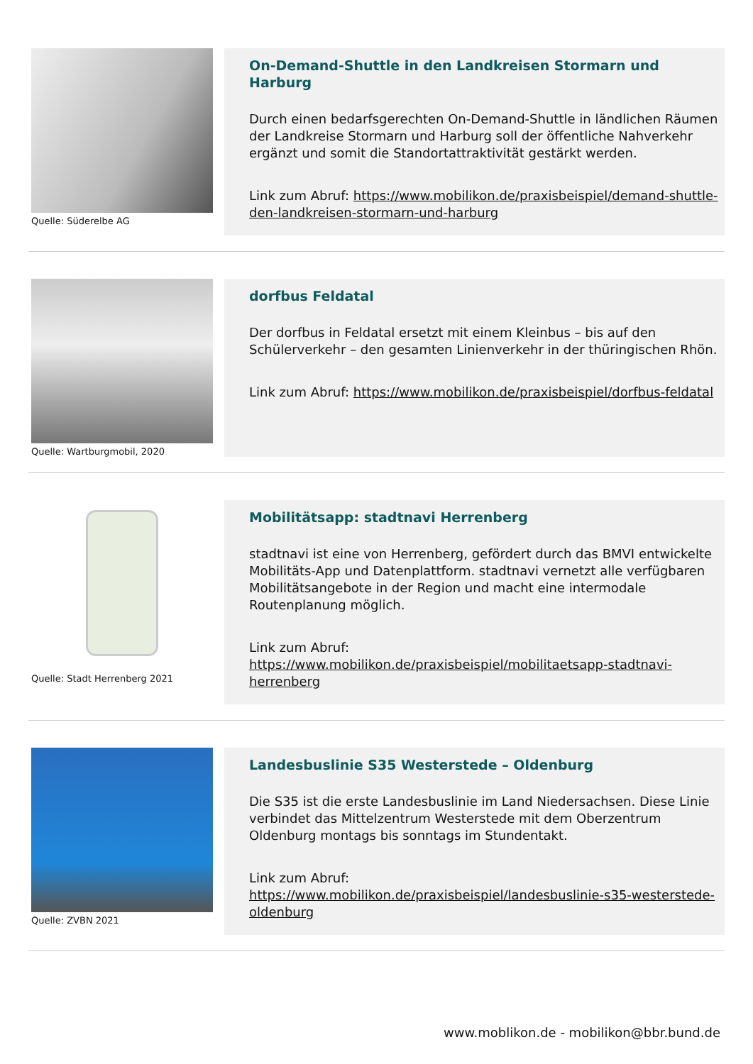Quelle: Süderelbe AG
On-Demand-Shuttle in den Landkreisen Stormarn und Harburg
Durch einen bedarfsgerechten On-Demand-Shuttle in ländlichen Räumen der Landkreise Stormarn und Harburg soll der öffentliche Nahverkehr ergänzt und somit die Standortattraktivität gestärkt werden.
Link zum Abruf: https://www.mobilikon.de/praxisbeispiel/demand-shuttle-den-landkreisen-stormarn-und-harburg
Quelle: Wartburgmobil, 2020
dorfbus Feldatal
Der dorfbus in Feldatal ersetzt mit einem Kleinbus – bis auf den Schülerverkehr – den gesamten Linienverkehr in der thüringischen Rhön.
Link zum Abruf: https://www.mobilikon.de/praxisbeispiel/dorfbus-feldatal
Quelle: Stadt Herrenberg 2021
Mobilitätsapp: stadtnavi Herrenberg
stadtnavi ist eine von Herrenberg, gefördert durch das BMVI entwickelte Mobilitäts-App und Datenplattform. stadtnavi vernetzt alle verfügbaren Mobilitätsangebote in der Region und macht eine intermodale Routenplanung möglich.
Link zum Abruf:
https://www.mobilikon.de/praxisbeispiel/mobilitaetsapp-stadtnavi-herrenberg
Quelle: ZVBN 2021
Landesbuslinie S35 Westerstede – Oldenburg
Die S35 ist die erste Landesbuslinie im Land Niedersachsen. Diese Linie verbindet das Mittelzentrum Westerstede mit dem Oberzentrum Oldenburg montags bis sonntags im Stundentakt.
Link zum Abruf:
https://www.mobilikon.de/praxisbeispiel/landesbuslinie-s35-westerstede-oldenburg
www.moblikon.de - mobilikon@bbr.bund.de